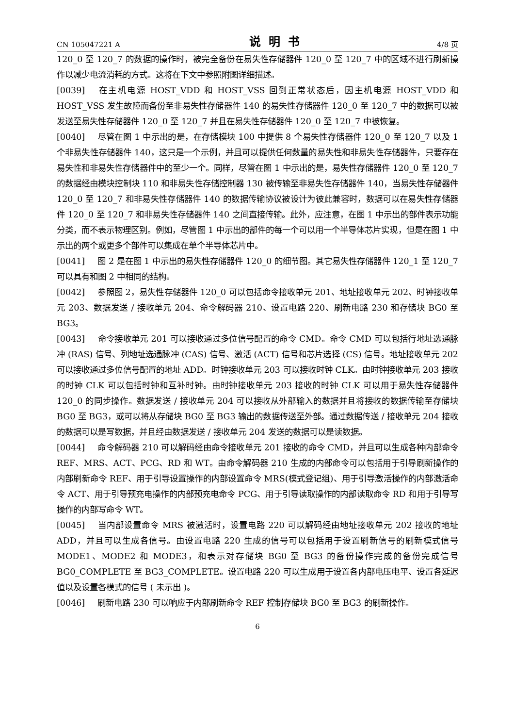CN 105047221 A 说明书 4/8 页
120_0 至 120_7 的数据的操作时，被完全备份在易失性存储器件 120_0 至 120_7 中的区域不进行刷新操作以减少电流消耗的方式。这将在下文中参照附图详细描述。
[0039] 在主机电源 HOST_VDD 和 HOST_VSS 回到正常状态后，因主机电源 HOST_VDD 和 HOST_VSS 发生故障而备份至非易失性存储器件 140 的易失性存储器件 120_0 至 120_7 中的数据可以被发送至易失性存储器件 120_0 至 120_7 并且在易失性存储器件 120_0 至 120_7 中被恢复。
[0040] 尽管在图 1 中示出的是，在存储模块 100 中提供 8 个易失性存储器件 120_0 至 120_7 以及 1 个非易失性存储器件 140，这只是一个示例，并且可以提供任何数量的易失性和非易失性存储器件，只要存在易失性和非易失性存储器件中的至少一个。同样，尽管在图 1 中示出的是，易失性存储器件 120_0 至 120_7 的数据经由模块控制块 110 和非易失性存储控制器 130 被传输至非易失性存储器件 140，当易失性存储器件 120_0 至 120_7 和非易失性存储器件 140 的数据传输协议被设计为彼此兼容时，数据可以在易失性存储器件 120_0 至 120_7 和非易失性存储器件 140 之间直接传输。此外，应注意，在图 1 中示出的部件表示功能分类，而不表示物理区别。例如，尽管图 1 中示出的部件的每一个可以用一个半导体芯片实现，但是在图 1 中示出的两个或更多个部件可以集成在单个半导体芯片中。
[0041] 图 2 是在图 1 中示出的易失性存储器件 120_0 的细节图。其它易失性存储器件 120_1 至 120_7 可以具有和图 2 中相同的结构。
[0042] 参照图 2，易失性存储器件 120_0 可以包括命令接收单元 201、地址接收单元 202、时钟接收单元 203、数据发送 / 接收单元 204、命令解码器 210、设置电路 220、刷新电路 230 和存储块 BG0 至 BG3。
[0043] 命令接收单元 201 可以接收通过多位信号配置的命令 CMD。命令 CMD 可以包括行地址选通脉冲 (RAS) 信号、列地址选通脉冲 (CAS) 信号、激活 (ACT) 信号和芯片选择 (CS) 信号。地址接收单元 202 可以接收通过多位信号配置的地址 ADD。时钟接收单元 203 可以接收时钟 CLK。由时钟接收单元 203 接收的时钟 CLK 可以包括时钟和互补时钟。由时钟接收单元 203 接收的时钟 CLK 可以用于易失性存储器件 120_0 的同步操作。数据发送 / 接收单元 204 可以接收从外部输入的数据并且将接收的数据传输至存储块 BG0 至 BG3，或可以将从存储块 BG0 至 BG3 输出的数据传送至外部。通过数据传送 / 接收单元 204 接收的数据可以是写数据，并且经由数据发送 / 接收单元 204 发送的数据可以是读数据。
[0044] 命令解码器 210 可以解码经由命令接收单元 201 接收的命令 CMD，并且可以生成各种内部命令 REF、MRS、ACT、PCG、RD 和 WT。由命令解码器 210 生成的内部命令可以包括用于引导刷新操作的内部刷新命令 REF、用于引导设置操作的内部设置命令 MRS(模式登记组)、用于引导激活操作的内部激活命令 ACT、用于引导预充电操作的内部预充电命令 PCG、用于引导读取操作的内部读取命令 RD 和用于引导写操作的内部写命令 WT。
[0045] 当内部设置命令 MRS 被激活时，设置电路 220 可以解码经由地址接收单元 202 接收的地址 ADD，并且可以生成各信号。由设置电路 220 生成的信号可以包括用于设置刷新信号的刷新模式信号 MODE1、MODE2 和 MODE3，和表示对存储块 BG0 至 BG3 的备份操作完成的备份完成信号 BG0_COMPLETE 至 BG3_COMPLETE。设置电路 220 可以生成用于设置各内部电压电平、设置各延迟值以及设置各模式的信号 ( 未示出 )。
[0046] 刷新电路 230 可以响应于内部刷新命令 REF 控制存储块 BG0 至 BG3 的刷新操作。
6